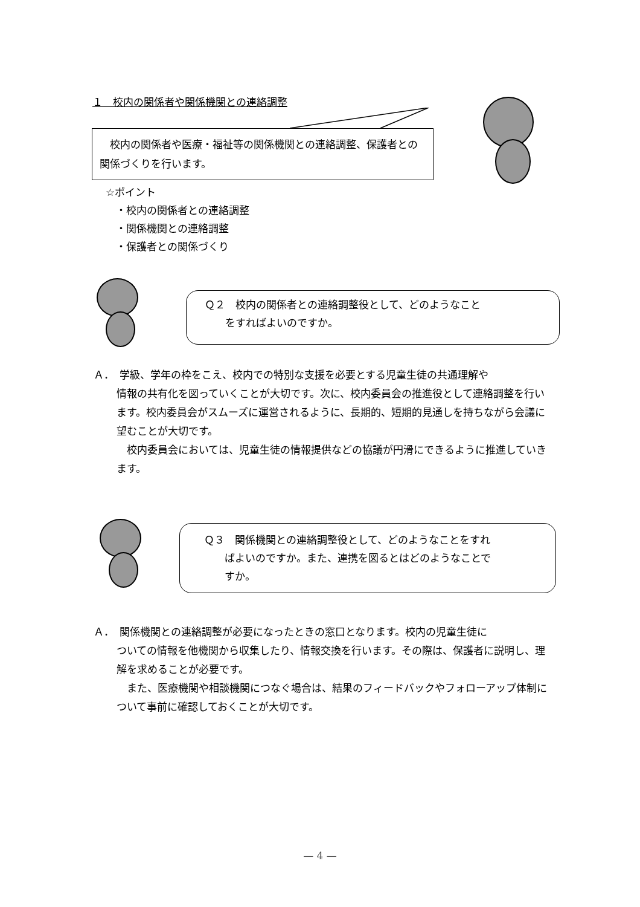１　校内の関係者や関係機関との連絡調整
　校内の関係者や医療・福祉等の関係機関との連絡調整、保護者との関係づくりを行います。
☆ポイント
　・校内の関係者との連絡調整
　・関係機関との連絡調整
　・保護者との関係づくり
Ｑ２　校内の関係者との連絡調整役として、どのようなこと
　　をすればよいのですか。
Ａ．　学級、学年の枠をこえ、校内での特別な支援を必要とする児童生徒の共通理解や
情報の共有化を図っていくことが大切です。次に、校内委員会の推進役として連絡調整を行います。校内委員会がスムーズに運営されるように、長期的、短期的見通しを持ちながら会議に望むことが大切です。
　校内委員会においては、児童生徒の情報提供などの協議が円滑にできるように推進していきます。
Ｑ３　関係機関との連絡調整役として、どのようなことをすれ
　　ばよいのですか。また、連携を図るとはどのようなことで
　　すか。
Ａ．　関係機関との連絡調整が必要になったときの窓口となります。校内の児童生徒に
ついての情報を他機関から収集したり、情報交換を行います。その際は、保護者に説明し、理解を求めることが必要です。
　また、医療機関や相談機関につなぐ場合は、結果のフィードバックやフォローアップ体制について事前に確認しておくことが大切です。
— 4 —